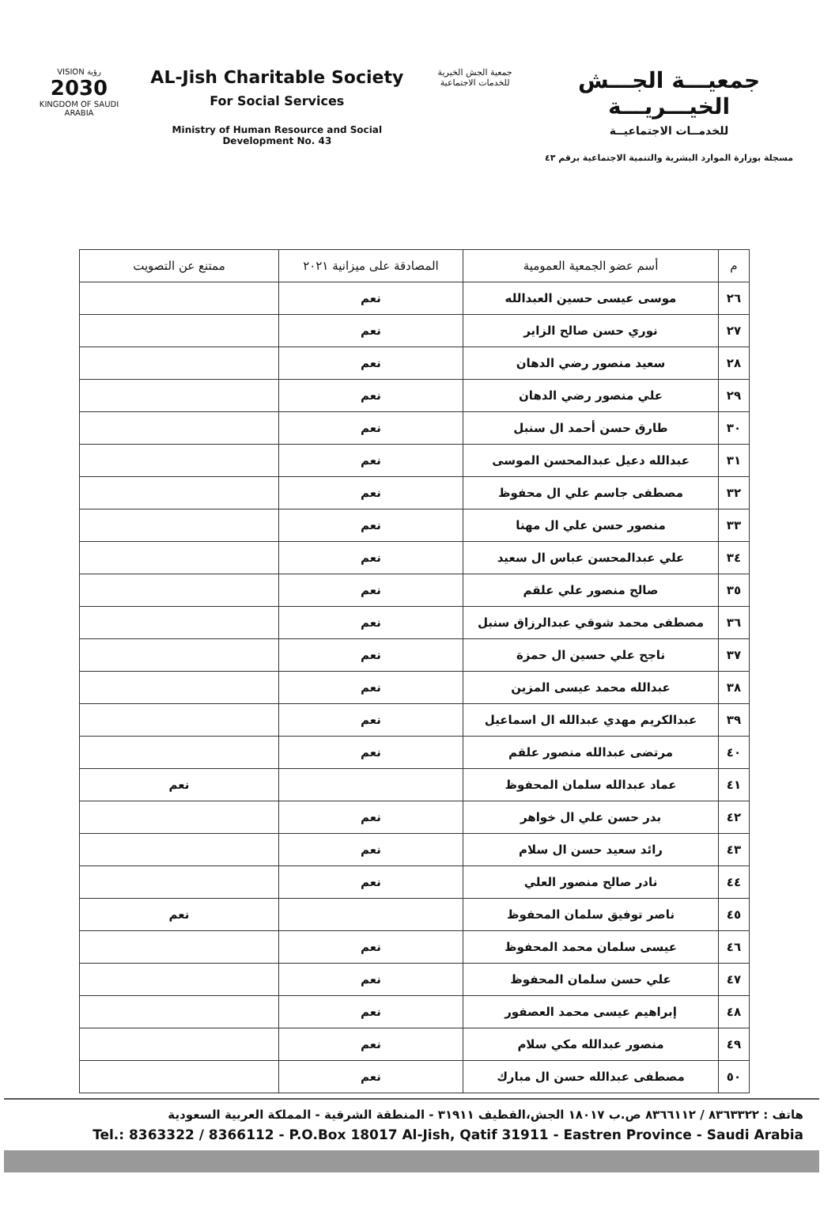VISION رؤية
2030
KINGDOM OF SAUDI ARABIA
AL-Jish Charitable Society
For Social Services
Ministry of Human Resource and Social Development No. 43
جمعية الجش الخيرية
للخدمات الاجتماعية
جمعيـــة الجـــش الخيـــريـــة
للخدمــات الاجتماعيــة
مسجلة بوزارة الموارد البشرية والتنمية الاجتماعية برقم ٤٣
| م | أسم عضو الجمعية العمومية | المصادقة على ميزانية ٢٠٢١ | ممتنع عن التصويت |
| --- | --- | --- | --- |
| ٢٦ | موسى عيسى حسين العبدالله | نعم | |
| ٢٧ | نوري حسن صالح الزاير | نعم | |
| ٢٨ | سعيد منصور رضي الدهان | نعم | |
| ٢٩ | علي منصور رضي الدهان | نعم | |
| ٣٠ | طارق حسن أحمد ال سنبل | نعم | |
| ٣١ | عبدالله دعيل عبدالمحسن الموسى | نعم | |
| ٣٢ | مصطفى جاسم علي ال محفوظ | نعم | |
| ٣٣ | منصور حسن علي ال مهنا | نعم | |
| ٣٤ | علي عبدالمحسن عباس ال سعيد | نعم | |
| ٣٥ | صالح منصور علي علقم | نعم | |
| ٣٦ | مصطفى محمد شوقي عبدالرزاق سنبل | نعم | |
| ٣٧ | ناجح علي حسين ال حمزة | نعم | |
| ٣٨ | عبدالله محمد عيسى المزين | نعم | |
| ٣٩ | عبدالكريم مهدي عبدالله ال اسماعيل | نعم | |
| ٤٠ | مرتضى عبدالله منصور علقم | نعم | |
| ٤١ | عماد عبدالله سلمان المحفوظ | | نعم |
| ٤٢ | بدر حسن علي ال خواهر | نعم | |
| ٤٣ | رائد سعيد حسن ال سلام | نعم | |
| ٤٤ | نادر صالح منصور العلي | نعم | |
| ٤٥ | ناصر توفيق سلمان المحفوظ | | نعم |
| ٤٦ | عيسى سلمان محمد المحفوظ | نعم | |
| ٤٧ | علي حسن سلمان المحفوظ | نعم | |
| ٤٨ | إبراهيم عيسى محمد العصفور | نعم | |
| ٤٩ | منصور عبدالله مكي سلام | نعم | |
| ٥٠ | مصطفى عبدالله حسن ال مبارك | نعم | |
هاتف : ٨٣٦٣٣٢٢ / ٨٣٦٦١١٢ ص.ب ١٨٠١٧ الجش،القطيف ٣١٩١١ - المنطقة الشرقية - المملكة العربية السعودية
Tel.: 8363322 / 8366112 - P.O.Box 18017 Al-Jish, Qatif 31911 - Eastren Province - Saudi Arabia